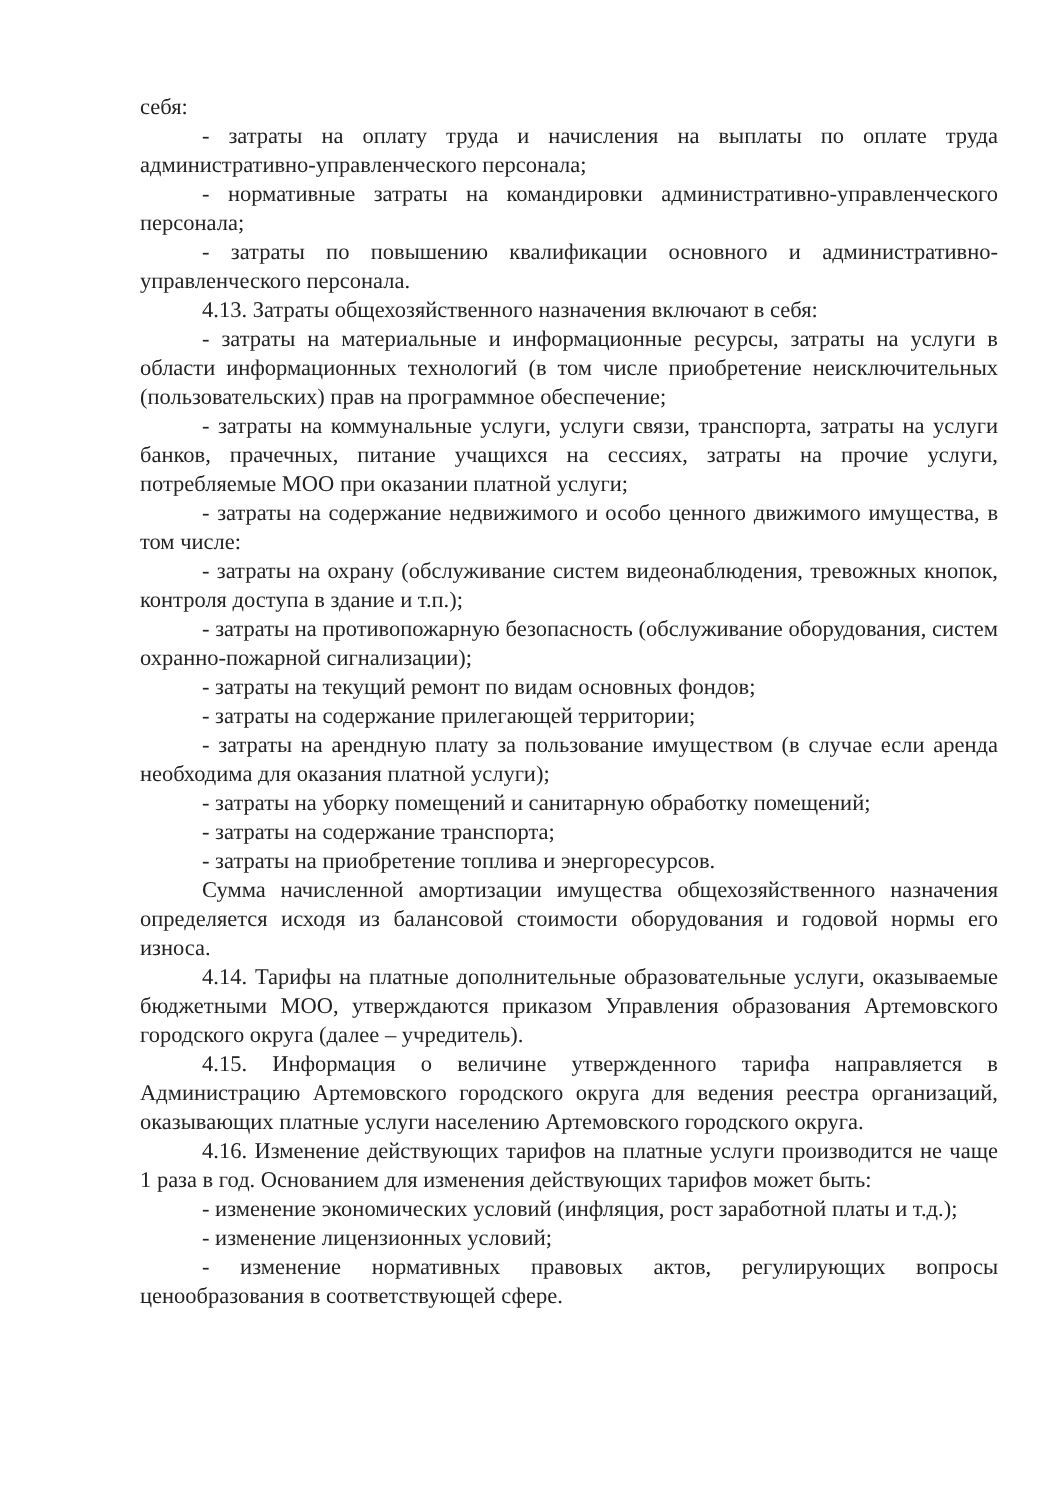себя:
- затраты на оплату труда и начисления на выплаты по оплате труда административно-управленческого персонала;
- нормативные затраты на командировки административно-управленческого персонала;
- затраты по повышению квалификации основного и административно-управленческого персонала.
4.13. Затраты общехозяйственного назначения включают в себя:
- затраты на материальные и информационные ресурсы, затраты на услуги в области информационных технологий (в том числе приобретение неисключительных (пользовательских) прав на программное обеспечение;
- затраты на коммунальные услуги, услуги связи, транспорта, затраты на услуги банков, прачечных, питание учащихся на сессиях, затраты на прочие услуги, потребляемые МОО при оказании платной услуги;
- затраты на содержание недвижимого и особо ценного движимого имущества, в том числе:
- затраты на охрану (обслуживание систем видеонаблюдения, тревожных кнопок, контроля доступа в здание и т.п.);
- затраты на противопожарную безопасность (обслуживание оборудования, систем охранно-пожарной сигнализации);
- затраты на текущий ремонт по видам основных фондов;
- затраты на содержание прилегающей территории;
- затраты на арендную плату за пользование имуществом (в случае если аренда необходима для оказания платной услуги);
- затраты на уборку помещений и санитарную обработку помещений;
- затраты на содержание транспорта;
- затраты на приобретение топлива и энергоресурсов.
Сумма начисленной амортизации имущества общехозяйственного назначения определяется исходя из балансовой стоимости оборудования и годовой нормы его износа.
4.14. Тарифы на платные дополнительные образовательные услуги, оказываемые бюджетными МОО, утверждаются приказом Управления образования Артемовского городского округа (далее – учредитель).
4.15. Информация о величине утвержденного тарифа направляется в Администрацию Артемовского городского округа для ведения реестра организаций, оказывающих платные услуги населению Артемовского городского округа.
4.16. Изменение действующих тарифов на платные услуги производится не чаще 1 раза в год. Основанием для изменения действующих тарифов может быть:
- изменение экономических условий (инфляция, рост заработной платы и т.д.);
- изменение лицензионных условий;
- изменение нормативных правовых актов, регулирующих вопросы ценообразования в соответствующей сфере.